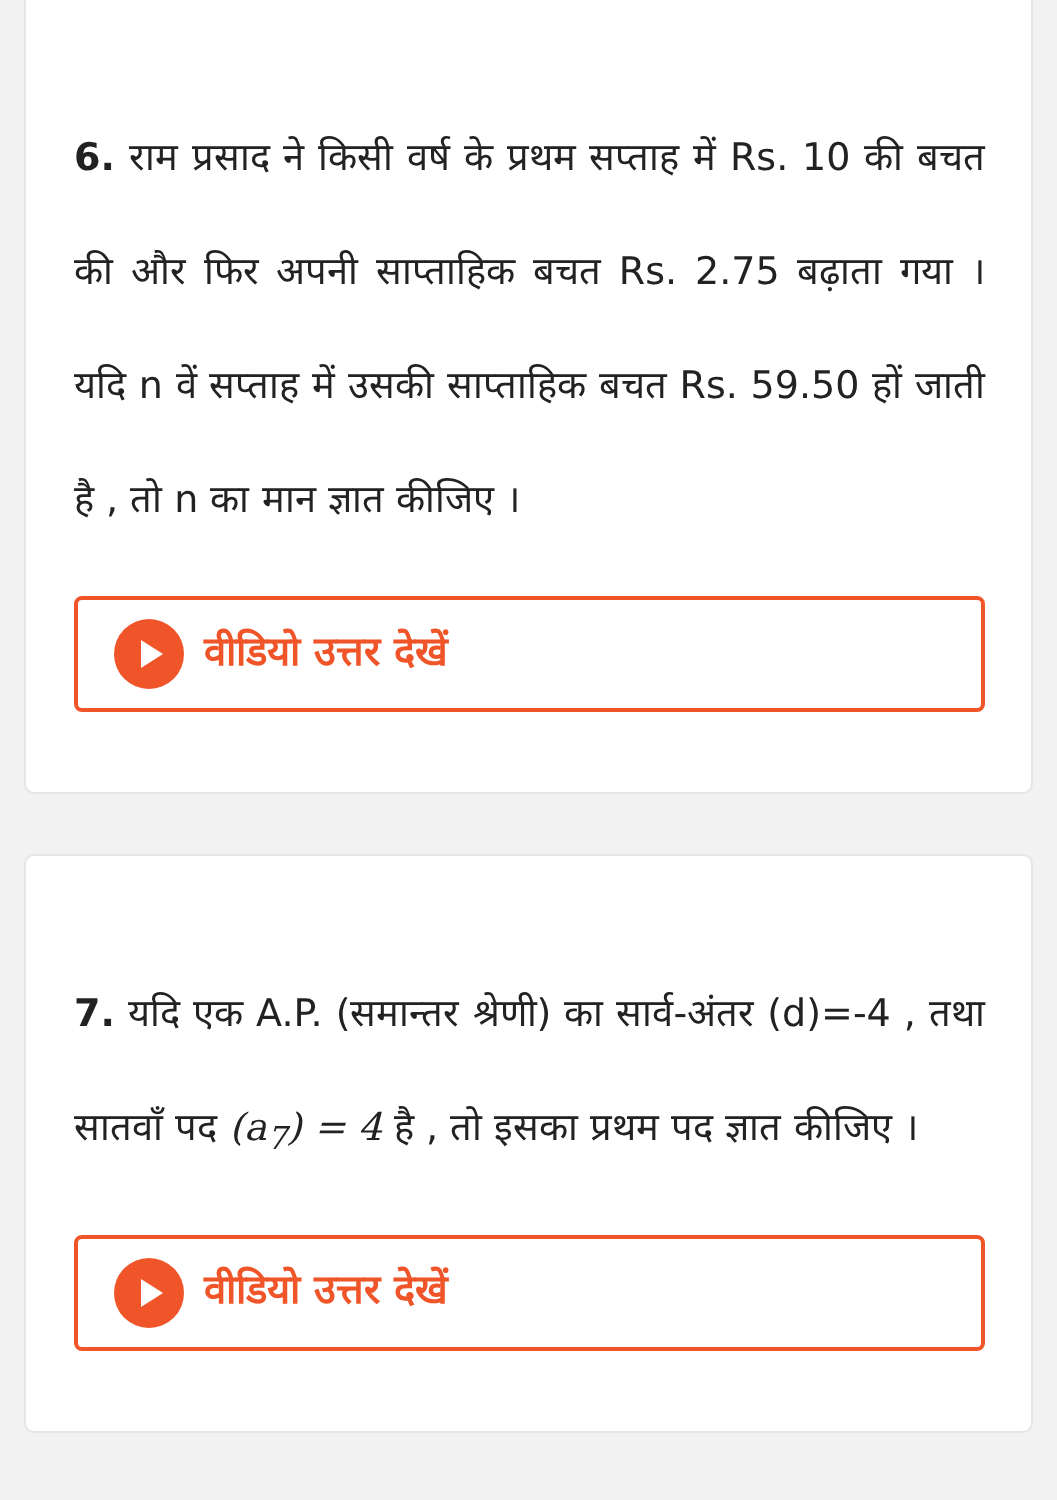6. राम प्रसाद ने किसी वर्ष के प्रथम सप्ताह में Rs. 10 की बचत की और फिर अपनी साप्ताहिक बचत Rs. 2.75 बढ़ाता गया । यदि n वें सप्ताह में उसकी साप्ताहिक बचत Rs. 59.50 हों जाती है , तो n का मान ज्ञात कीजिए ।
वीडियो उत्तर देखें
7. यदि एक A.P. (समान्तर श्रेणी) का सार्व-अंतर (d)=-4 , तथा सातवॉं पद (a<sub>7</sub>) = 4 है , तो इसका प्रथम पद ज्ञात कीजिए ।
वीडियो उत्तर देखें